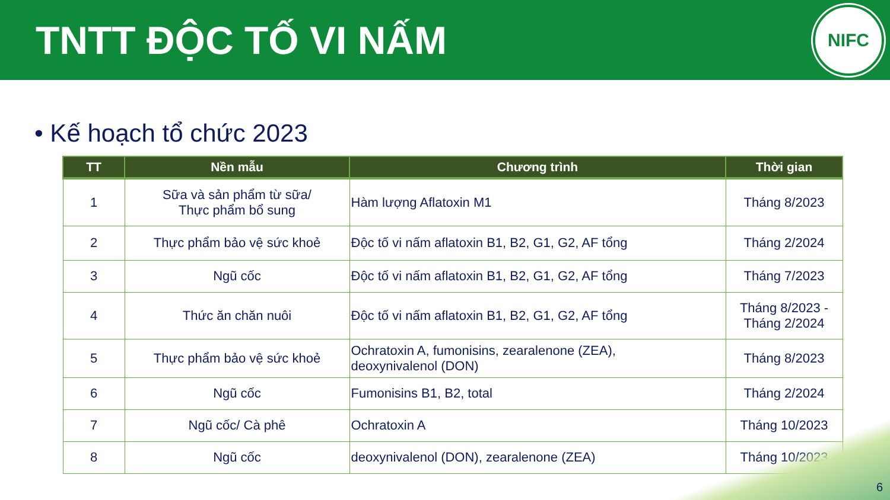TNTT ĐỘC TỐ VI NẤM
NIFC
• Kế hoạch tổ chức 2023
| TT | Nền mẫu | Chương trình | Thời gian |
| --- | --- | --- | --- |
| 1 | Sữa và sản phẩm từ sữa/ Thực phẩm bổ sung | Hàm lượng Aflatoxin M1 | Tháng 8/2023 |
| 2 | Thực phẩm bảo vệ sức khoẻ | Độc tố vi nấm aflatoxin B1, B2, G1, G2, AF tổng | Tháng 2/2024 |
| 3 | Ngũ cốc | Độc tố vi nấm aflatoxin B1, B2, G1, G2, AF tổng | Tháng 7/2023 |
| 4 | Thức ăn chăn nuôi | Độc tố vi nấm aflatoxin B1, B2, G1, G2, AF tổng | Tháng 8/2023 - Tháng 2/2024 |
| 5 | Thực phẩm bảo vệ sức khoẻ | Ochratoxin A, fumonisins, zearalenone (ZEA), deoxynivalenol (DON) | Tháng 8/2023 |
| 6 | Ngũ cốc | Fumonisins B1, B2, total | Tháng 2/2024 |
| 7 | Ngũ cốc/ Cà phê | Ochratoxin A | Tháng 10/2023 |
| 8 | Ngũ cốc | deoxynivalenol (DON), zearalenone (ZEA) | Tháng 10/2023 |
6